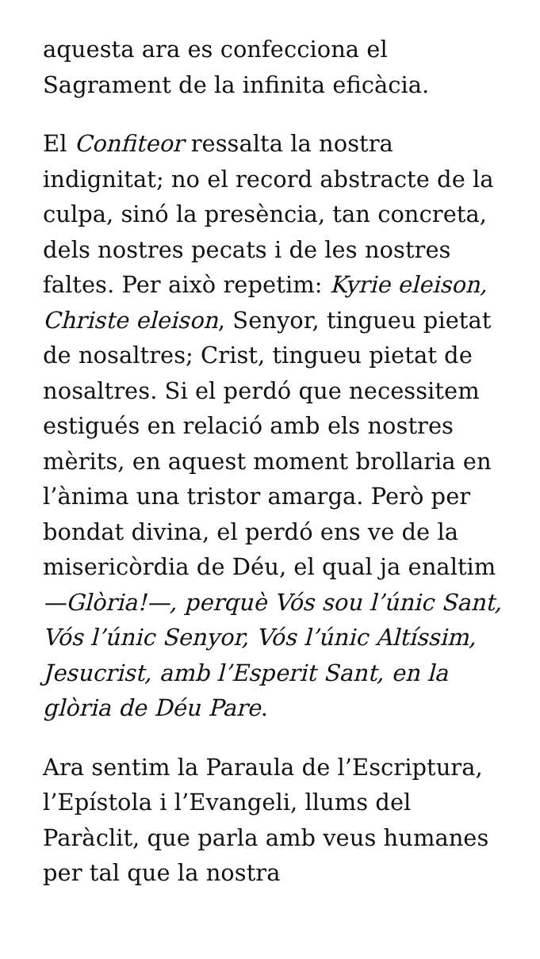aquesta ara es confecciona el Sagrament de la infinita eficàcia.
El Confiteor ressalta la nostra indignitat; no el record abstracte de la culpa, sinó la presència, tan concreta, dels nostres pecats i de les nostres faltes. Per això repetim: Kyrie eleison, Christe eleison, Senyor, tingueu pietat de nosaltres; Crist, tingueu pietat de nosaltres. Si el perdó que necessitem estigués en relació amb els nostres mèrits, en aquest moment brollaria en l’ànima una tristor amarga. Però per bondat divina, el perdó ens ve de la misericòrdia de Déu, el qual ja enaltim —Glòria!—, perquè Vós sou l’únic Sant, Vós l’únic Senyor, Vós l’únic Altíssim, Jesucrist, amb l’Esperit Sant, en la glòria de Déu Pare.
Ara sentim la Paraula de l’Escriptura, l’Epístola i l’Evangeli, llums del Paràclit, que parla amb veus humanes per tal que la nostra